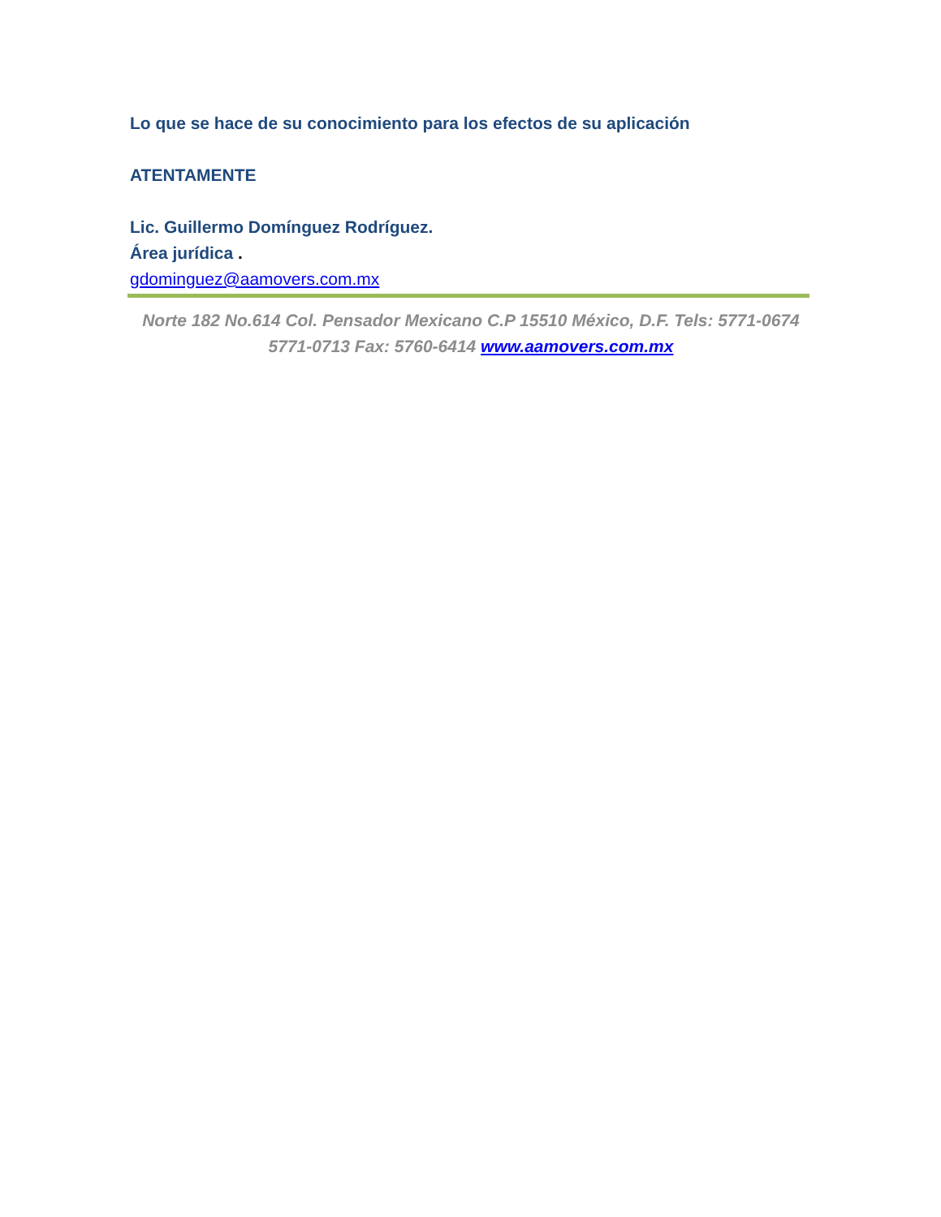Lo que se hace de su conocimiento para los efectos de su aplicación
ATENTAMENTE
Lic. Guillermo Domínguez Rodríguez.
Área jurídica .
gdominguez@aamovers.com.mx
Norte 182 No.614 Col. Pensador Mexicano C.P 15510 México, D.F. Tels: 5771-0674 5771-0713 Fax: 5760-6414 www.aamovers.com.mx